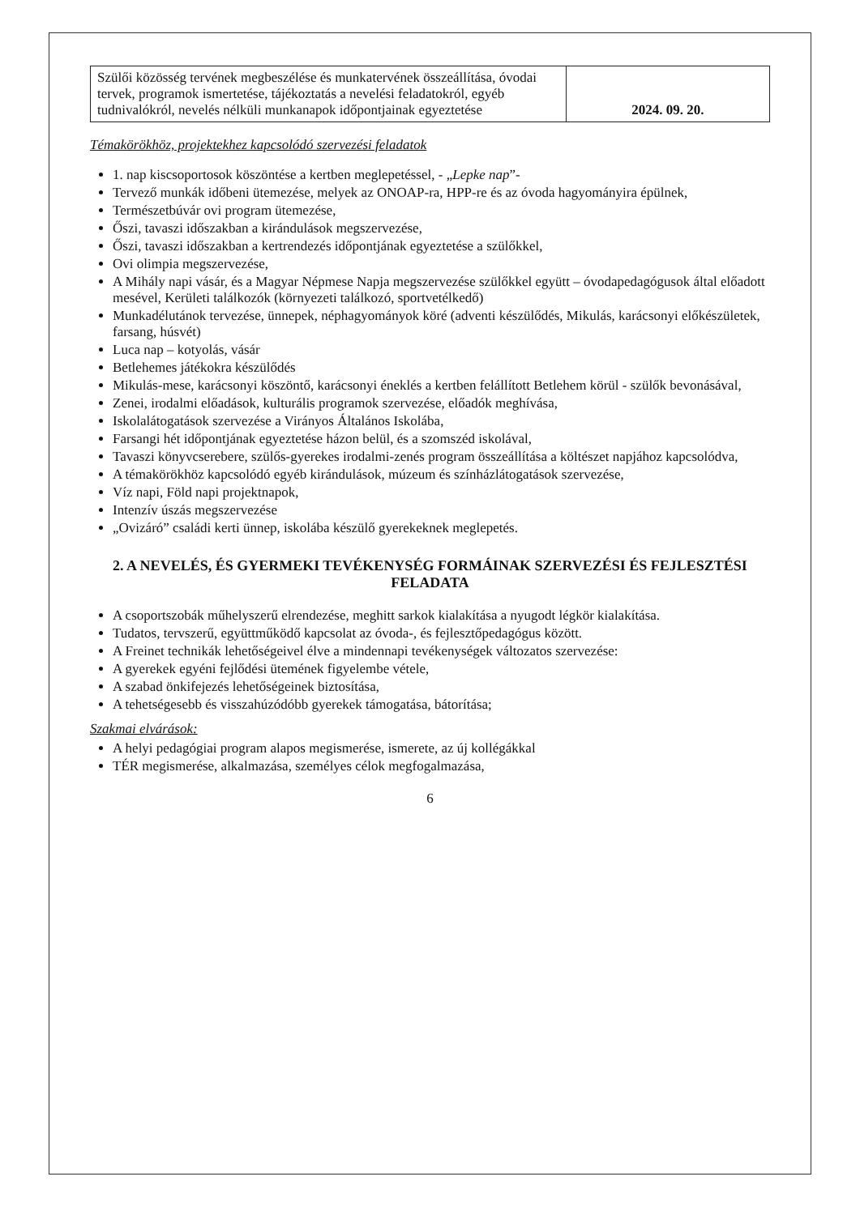| Szülői közösség tervének megbeszélése és munkatervének összeállítása, óvodai tervek, programok ismertetése, tájékoztatás a nevelési feladatokról, egyéb tudnivalókról, nevelés nélküli munkanapok időpontjainak egyeztetése | 2024. 09. 20. |
Témakörökhöz, projektekhez kapcsolódó szervezési feladatok
1. nap kiscsoportosok köszöntése a kertben meglepetéssel, - „Lepke nap”-
Tervező munkák időbeni ütemezése, melyek az ONOAP-ra, HPP-re és az óvoda hagyományira épülnek,
Természetbúvár ovi program ütemezése,
Őszi, tavaszi időszakban a kirándulások megszervezése,
Őszi, tavaszi időszakban a kertrendezés időpontjának egyeztetése a szülőkkel,
Ovi olimpia megszervezése,
A Mihály napi vásár, és a Magyar Népmese Napja megszervezése szülőkkel együtt – óvodapedagógusok által előadott mesével, Kerületi találkozók (környezeti találkozó, sportvetélkedő)
Munkadélutánok tervezése, ünnepek, néphagyományok köré (adventi készülődés, Mikulás, karácsonyi előkészületek, farsang, húsvét)
Luca nap – kotyolás, vásár
Betlehemes játékokra készülődés
Mikulás-mese, karácsonyi köszöntő, karácsonyi éneklés a kertben felállított Betlehem körül - szülők bevonásával,
Zenei, irodalmi előadások, kulturális programok szervezése, előadók meghívása,
Iskolalátogatások szervezése a Virányos Általános Iskolába,
Farsangi hét időpontjának egyeztetése házon belül, és a szomszéd iskolával,
Tavaszi könyvcserebere, szülős-gyerekes irodalmi-zenés program összeállítása a költészet napjához kapcsolódva,
A témakörökhöz kapcsolódó egyéb kirándulások, múzeum és színházlátogatások szervezése,
Víz napi, Föld napi projektnapok,
Intenzív úszás megszervezése
„Ovizáró” családi kerti ünnep, iskolába készülő gyerekeknek meglepetés.
2. A NEVELÉS, ÉS GYERMEKI TEVÉKENYSÉG FORMÁINAK SZERVEZÉSI ÉS FEJLESZTÉSI FELADATA
A csoportszobák műhelyszerű elrendezése, meghitt sarkok kialakítása a nyugodt légkör kialakítása.
Tudatos, tervszerű, együttműködő kapcsolat az óvoda-, és fejlesztőpedagógus között.
A Freinet technikák lehetőségeivel élve a mindennapi tevékenységek változatos szervezése:
A gyerekek egyéni fejlődési ütemének figyelembe vétele,
A szabad önkifejezés lehetőségeinek biztosítása,
A tehetségesebb és visszahúzódóbb gyerekek támogatása, bátorítása;
Szakmai elvárások:
A helyi pedagógiai program alapos megismerése, ismerete, az új kollégákkal
TÉR megismerése, alkalmazása, személyes célok megfogalmazása,
6